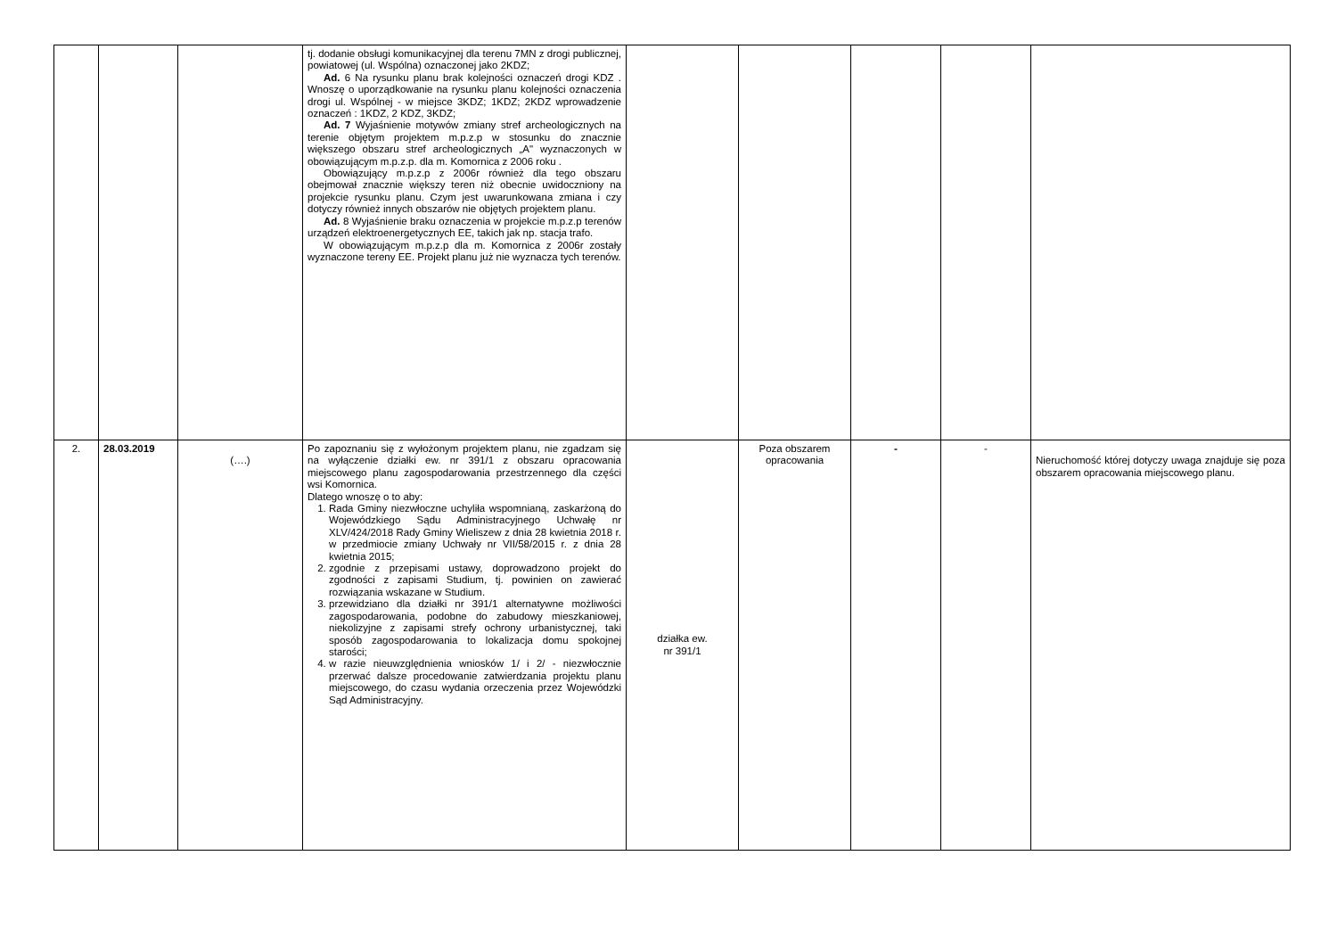| | | | tj. dodanie obsługi komunikacyjnej dla terenu 7MN z drogi publicznej, powiatowej (ul. Wspólna) oznaczonej jako 2KDZ; Ad. 6 Na rysunku planu brak kolejności oznaczeń drogi KDZ . Wnoszę o uporządkowanie na rysunku planu kolejności oznaczenia drogi ul. Wspólnej - w miejsce 3KDZ; 1KDZ; 2KDZ wprowadzenie oznaczeń : 1KDZ, 2 KDZ, 3KDZ; Ad. 7 Wyjaśnienie motywów zmiany stref archeologicznych na terenie objętym projektem m.p.z.p w stosunku do znacznie większego obszaru stref archeologicznych „A" wyznaczonych w obowiązującym m.p.z.p. dla m. Komornica z 2006 roku . Obowiązujący m.p.z.p z 2006r również dla tego obszaru obejmował znacznie większy teren niż obecnie uwidoczniony na projekcie rysunku planu. Czym jest uwarunkowana zmiana i czy dotyczy również innych obszarów nie objętych projektem planu. Ad. 8 Wyjaśnienie braku oznaczenia w projekcie m.p.z.p terenów urządzeń elektroenergetycznych EE, takich jak np. stacja trafo. W obowiązującym m.p.z.p dla m. Komornica z 2006r zostały wyznaczone tereny EE. Projekt planu już nie wyznacza tych terenów. | | | | | |
| 2. | 28.03.2019 | (….) | Po zapoznaniu się z wyłożonym projektem planu, nie zgadzam się na wyłączenie działki ew. nr 391/1 z obszaru opracowania miejscowego planu zagospodarowania przestrzennego dla części wsi Komornica. Dlatego wnoszę o to aby: 1. Rada Gminy niezwłoczne uchyliła wspomnianą, zaskarżoną do Wojewódzkiego Sądu Administracyjnego Uchwałę nr XLV/424/2018 Rady Gminy Wieliszew z dnia 28 kwietnia 2018 r. w przedmiocie zmiany Uchwały nr VII/58/2015 r. z dnia 28 kwietnia 2015; 2. zgodnie z przepisami ustawy, doprowadzono projekt do zgodności z zapisami Studium, tj. powinien on zawierać rozwiązania wskazane w Studium. 3. przewidziano dla działki nr 391/1 alternatywne możliwości zagospodarowania, podobne do zabudowy mieszkaniowej, niekolizyjne z zapisami strefy ochrony urbanistycznej, taki sposób zagospodarowania to lokalizacja domu spokojnej starości; 4. w razie nieuwzględnienia wniosków 1/ i 2/ - niezwłocznie przerwać dalsze procedowanie zatwierdzania projektu planu miejscowego, do czasu wydania orzeczenia przez Wojewódzki Sąd Administracyjny. | działka ew. nr 391/1 | Poza obszarem opracowania | - | - | Nieruchomość której dotyczy uwaga znajduje się poza obszarem opracowania miejscowego planu. |